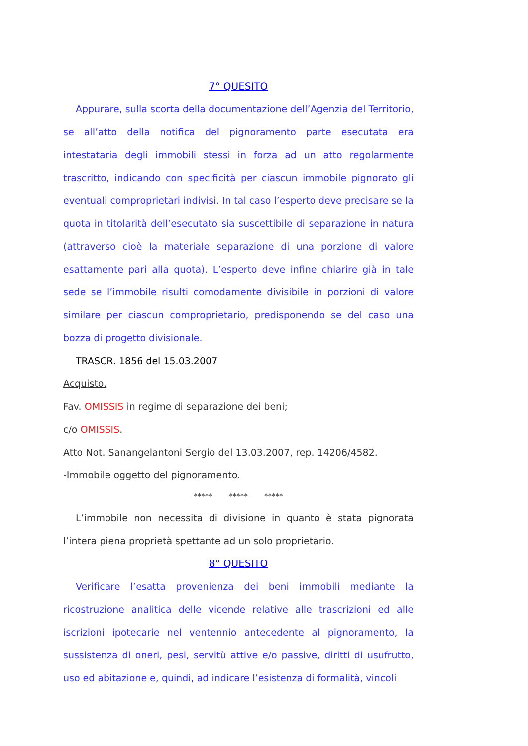7° QUESITO
Appurare, sulla scorta della documentazione dell’Agenzia del Territorio, se all’atto della notifica del pignoramento parte esecutata era intestataria degli immobili stessi in forza ad un atto regolarmente trascritto, indicando con specificità per ciascun immobile pignorato gli eventuali comproprietari indivisi. In tal caso l’esperto deve precisare se la quota in titolarità dell’esecutato sia suscettibile di separazione in natura (attraverso cioè la materiale separazione di una porzione di valore esattamente pari alla quota). L’esperto deve infine chiarire già in tale sede se l’immobile risulti comodamente divisibile in porzioni di valore similare per ciascun comproprietario, predisponendo se del caso una bozza di progetto divisionale.
TRASCR. 1856 del 15.03.2007
Acquisto.
Fav. OMISSIS in regime di separazione dei beni;
c/o OMISSIS.
Atto Not. Sanangelantoni Sergio del 13.03.2007, rep. 14206/4582.
-Immobile oggetto del pignoramento.
***** ***** *****
L’immobile non necessita di divisione in quanto è stata pignorata l’intera piena proprietà spettante ad un solo proprietario.
8° QUESITO
Verificare l’esatta provenienza dei beni immobili mediante la ricostruzione analitica delle vicende relative alle trascrizioni ed alle iscrizioni ipotecarie nel ventennio antecedente al pignoramento, la sussistenza di oneri, pesi, servitù attive e/o passive, diritti di usufrutto, uso ed abitazione e, quindi, ad indicare l’esistenza di formalità, vincoli